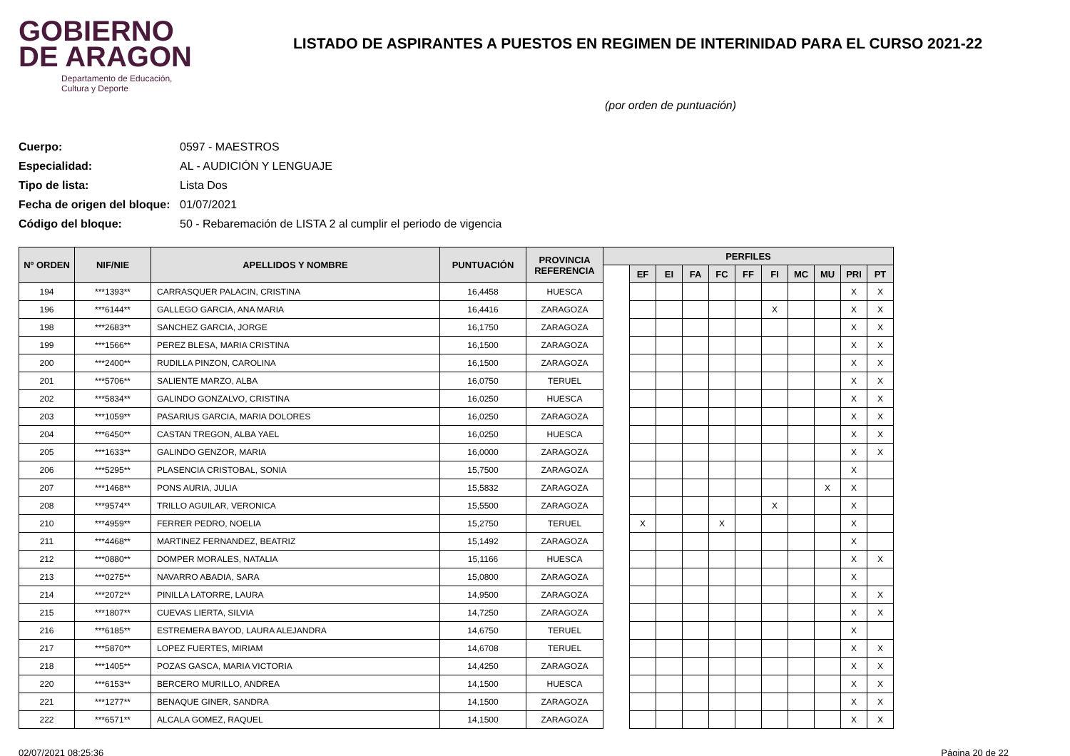GOBIERNO
DE ARAGON
Departamento de Educación,
Cultura y Deporte
LISTADO DE ASPIRANTES A PUESTOS EN REGIMEN DE INTERINIDAD PARA EL CURSO 2021-22
(por orden de puntuación)
Cuerpo: 0597 - MAESTROS
Especialidad: AL - AUDICIÓN Y LENGUAJE
Tipo de lista: Lista Dos
Fecha de origen del bloque: 01/07/2021
Código del bloque: 50 - Rebaremación de LISTA 2 al cumplir el periodo de vigencia
| Nº ORDEN | NIF/NIE | APELLIDOS Y NOMBRE | PUNTUACIÓN | PROVINCIA REFERENCIA | PERFILES | | | | | | | | | | |
| --- | --- | --- | --- | --- | --- | --- | --- | --- | --- | --- | --- | --- | --- | --- | --- |
| | | | | | | EF | EI | FA | FC | FF | FI | MC | MU | PRI | PT |
| 194 | ***1393** | CARRASQUER PALACIN, CRISTINA | 16,4458 | HUESCA | | | | | | | | | | X | X |
| 196 | ***6144** | GALLEGO GARCIA, ANA MARIA | 16,4416 | ZARAGOZA | | | | | | | X | | | X | X |
| 198 | ***2683** | SANCHEZ GARCIA, JORGE | 16,1750 | ZARAGOZA | | | | | | | | | | X | X |
| 199 | ***1566** | PEREZ BLESA, MARIA CRISTINA | 16,1500 | ZARAGOZA | | | | | | | | | | X | X |
| 200 | ***2400** | RUDILLA PINZON, CAROLINA | 16,1500 | ZARAGOZA | | | | | | | | | | X | X |
| 201 | ***5706** | SALIENTE MARZO, ALBA | 16,0750 | TERUEL | | | | | | | | | | X | X |
| 202 | ***5834** | GALINDO GONZALVO, CRISTINA | 16,0250 | HUESCA | | | | | | | | | | X | X |
| 203 | ***1059** | PASARIUS GARCIA, MARIA DOLORES | 16,0250 | ZARAGOZA | | | | | | | | | | X | X |
| 204 | ***6450** | CASTAN TREGON, ALBA YAEL | 16,0250 | HUESCA | | | | | | | | | | X | X |
| 205 | ***1633** | GALINDO GENZOR, MARIA | 16,0000 | ZARAGOZA | | | | | | | | | | X | X |
| 206 | ***5295** | PLASENCIA CRISTOBAL, SONIA | 15,7500 | ZARAGOZA | | | | | | | | | | X | |
| 207 | ***1468** | PONS AURIA, JULIA | 15,5832 | ZARAGOZA | | | | | | | | | X | X | |
| 208 | ***9574** | TRILLO AGUILAR, VERONICA | 15,5500 | ZARAGOZA | | | | | | | X | | | X | |
| 210 | ***4959** | FERRER PEDRO, NOELIA | 15,2750 | TERUEL | | X | | | X | | | | | X | |
| 211 | ***4468** | MARTINEZ FERNANDEZ, BEATRIZ | 15,1492 | ZARAGOZA | | | | | | | | | | X | |
| 212 | ***0880** | DOMPER MORALES, NATALIA | 15,1166 | HUESCA | | | | | | | | | | X | X |
| 213 | ***0275** | NAVARRO ABADIA, SARA | 15,0800 | ZARAGOZA | | | | | | | | | | X | |
| 214 | ***2072** | PINILLA LATORRE, LAURA | 14,9500 | ZARAGOZA | | | | | | | | | | X | X |
| 215 | ***1807** | CUEVAS LIERTA, SILVIA | 14,7250 | ZARAGOZA | | | | | | | | | | X | X |
| 216 | ***6185** | ESTREMERA BAYOD, LAURA ALEJANDRA | 14,6750 | TERUEL | | | | | | | | | | X | |
| 217 | ***5870** | LOPEZ FUERTES, MIRIAM | 14,6708 | TERUEL | | | | | | | | | | X | X |
| 218 | ***1405** | POZAS GASCA, MARIA VICTORIA | 14,4250 | ZARAGOZA | | | | | | | | | | X | X |
| 220 | ***6153** | BERCERO MURILLO, ANDREA | 14,1500 | HUESCA | | | | | | | | | | X | X |
| 221 | ***1277** | BENAQUE GINER, SANDRA | 14,1500 | ZARAGOZA | | | | | | | | | | X | X |
| 222 | ***6571** | ALCALA GOMEZ, RAQUEL | 14,1500 | ZARAGOZA | | | | | | | | | | X | X |
02/07/2021 08:25:36 Página 20 de 22